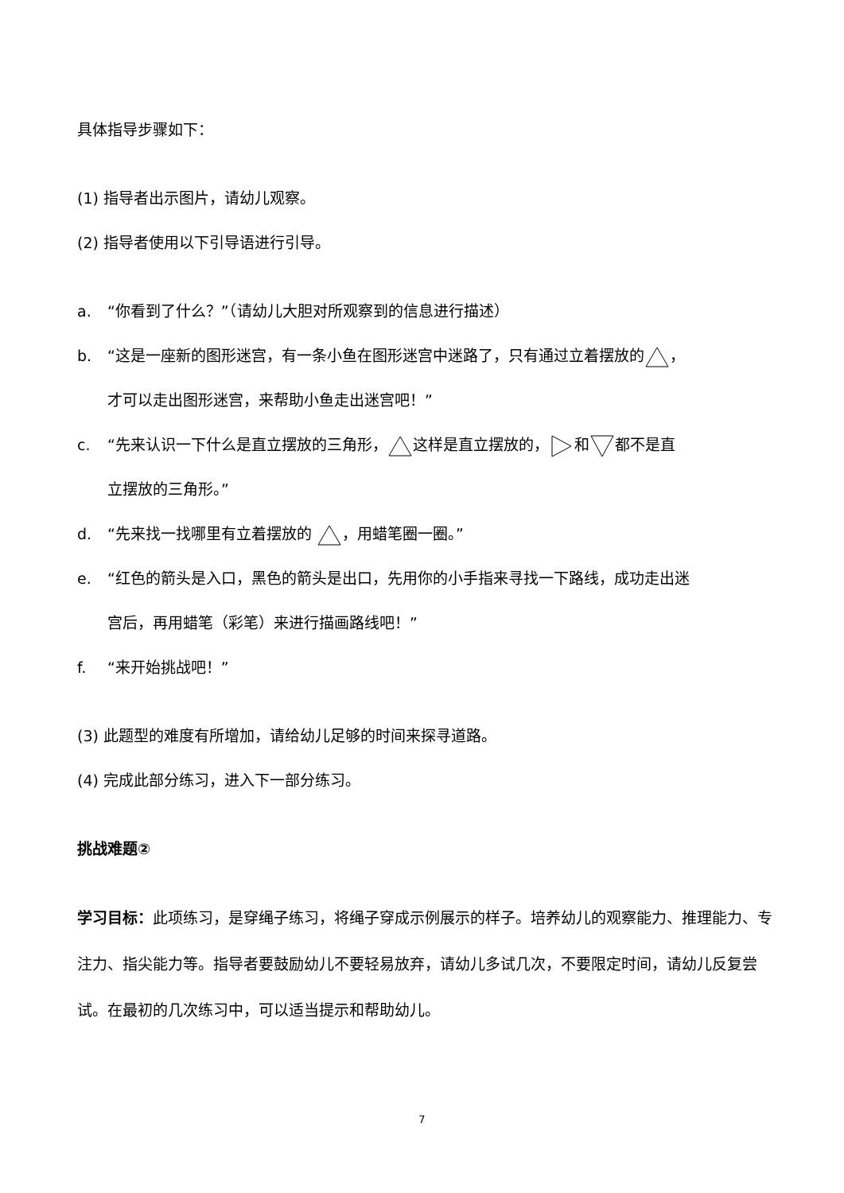具体指导步骤如下：
(1) 指导者出示图片，请幼儿观察。
(2) 指导者使用以下引导语进行引导。
a. “你看到了什么？”（请幼儿大胆对所观察到的信息进行描述）
b. “这是一座新的图形迷宫，有一条小鱼在图形迷宫中迷路了，只有通过立着摆放的，
才可以走出图形迷宫，来帮助小鱼走出迷宫吧！”
c. “先来认识一下什么是直立摆放的三角形，这样是直立摆放的，和都不是直
立摆放的三角形。”
d. “先来找一找哪里有立着摆放的 ，用蜡笔圈一圈。”
e. “红色的箭头是入口，黑色的箭头是出口，先用你的小手指来寻找一下路线，成功走出迷
宫后，再用蜡笔（彩笔）来进行描画路线吧！”
f. “来开始挑战吧！”
(3) 此题型的难度有所增加，请给幼儿足够的时间来探寻道路。
(4) 完成此部分练习，进入下一部分练习。
挑战难题②
学习目标：此项练习，是穿绳子练习，将绳子穿成示例展示的样子。培养幼儿的观察能力、推理能力、专注力、指尖能力等。指导者要鼓励幼儿不要轻易放弃，请幼儿多试几次，不要限定时间，请幼儿反复尝试。在最初的几次练习中，可以适当提示和帮助幼儿。
7